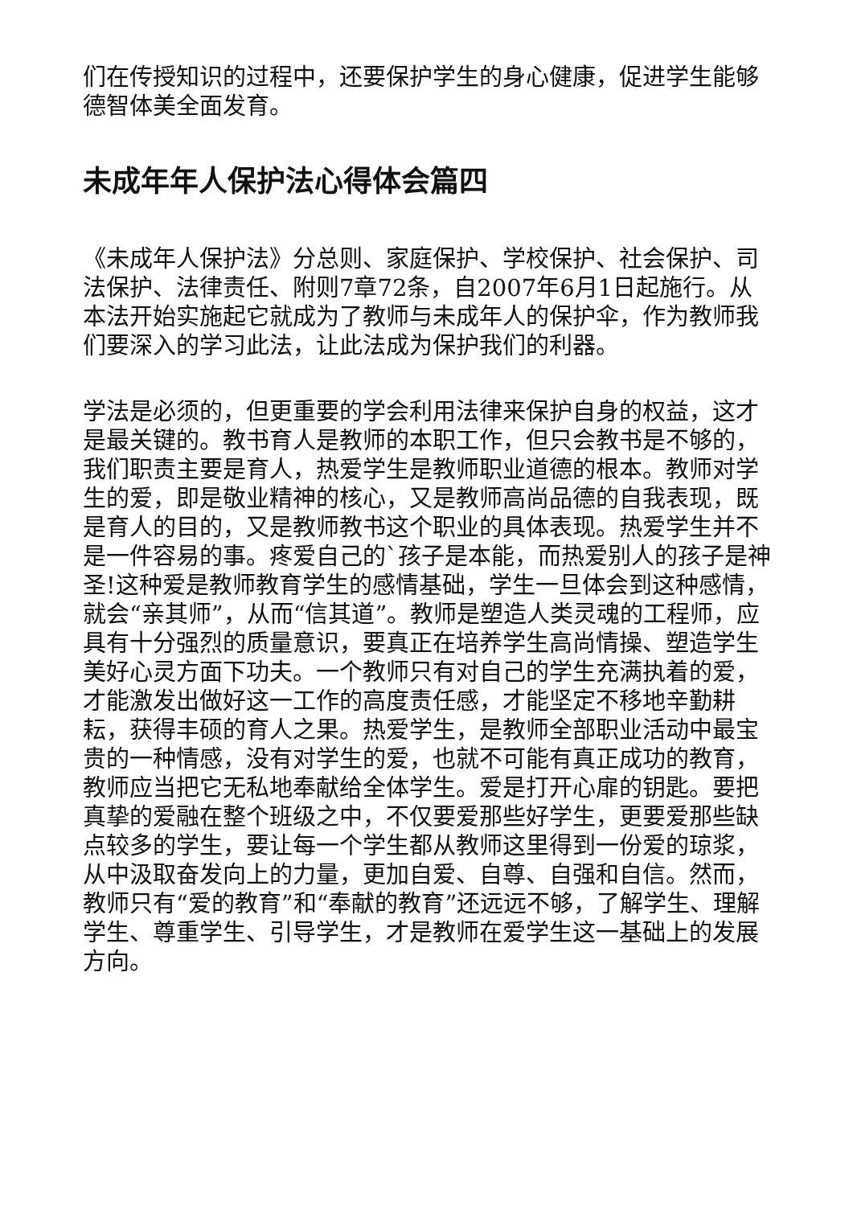们在传授知识的过程中，还要保护学生的身心健康，促进学生能够德智体美全面发育。
未成年年人保护法心得体会篇四
《未成年人保护法》分总则、家庭保护、学校保护、社会保护、司法保护、法律责任、附则7章72条，自2007年6月1日起施行。从本法开始实施起它就成为了教师与未成年人的保护伞，作为教师我们要深入的学习此法，让此法成为保护我们的利器。
学法是必须的，但更重要的学会利用法律来保护自身的权益，这才是最关键的。教书育人是教师的本职工作，但只会教书是不够的，我们职责主要是育人，热爱学生是教师职业道德的根本。教师对学生的爱，即是敬业精神的核心，又是教师高尚品德的自我表现，既是育人的目的，又是教师教书这个职业的具体表现。热爱学生并不是一件容易的事。疼爱自己的`孩子是本能，而热爱别人的孩子是神圣!这种爱是教师教育学生的感情基础，学生一旦体会到这种感情，就会“亲其师”，从而“信其道”。教师是塑造人类灵魂的工程师，应具有十分强烈的质量意识，要真正在培养学生高尚情操、塑造学生美好心灵方面下功夫。一个教师只有对自己的学生充满执着的爱，才能激发出做好这一工作的高度责任感，才能坚定不移地辛勤耕耘，获得丰硕的育人之果。热爱学生，是教师全部职业活动中最宝贵的一种情感，没有对学生的爱，也就不可能有真正成功的教育，教师应当把它无私地奉献给全体学生。爱是打开心扉的钥匙。要把真挚的爱融在整个班级之中，不仅要爱那些好学生，更要爱那些缺点较多的学生，要让每一个学生都从教师这里得到一份爱的琼浆，从中汲取奋发向上的力量，更加自爱、自尊、自强和自信。然而，教师只有“爱的教育”和“奉献的教育”还远远不够，了解学生、理解学生、尊重学生、引导学生，才是教师在爱学生这一基础上的发展方向。